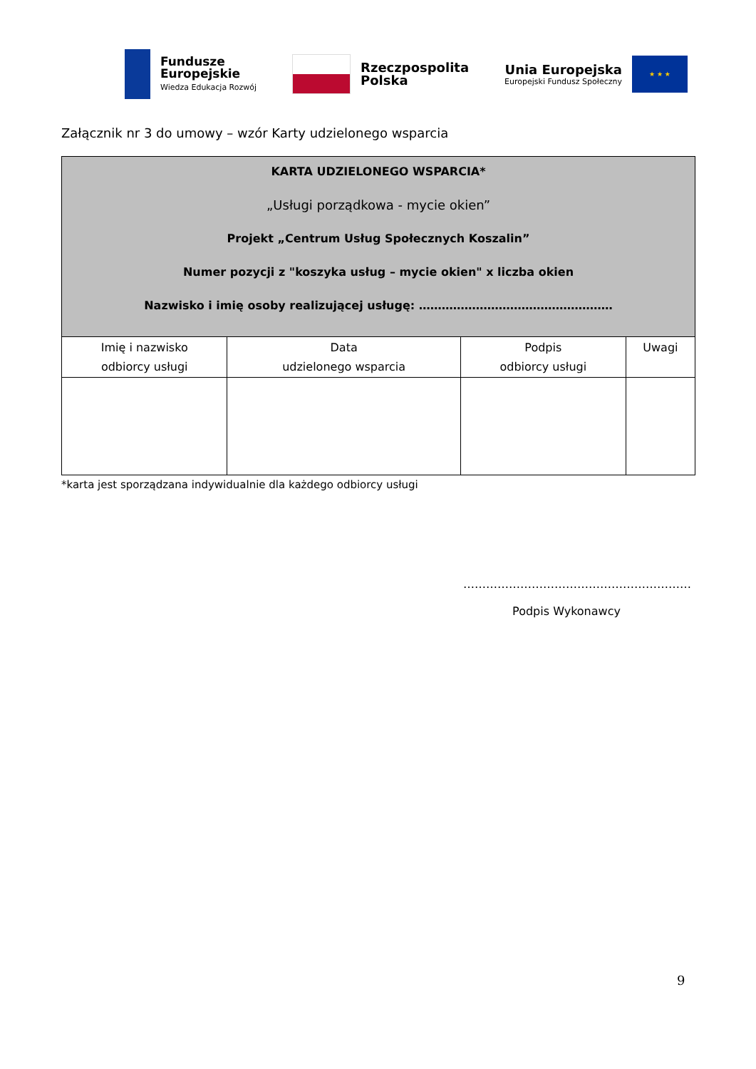Fundusze
Europejskie
Wiedza Edukacja Rozwój
Rzeczpospolita
Polska
Unia Europejska
Europejski Fundusz Społeczny
★ ★ ★
Załącznik nr 3 do umowy – wzór Karty udzielonego wsparcia
| KARTA UDZIELONEGO WSPARCIA* „Usługi porządkowa - mycie okien” Projekt „Centrum Usług Społecznych Koszalin” Numer pozycji z "koszyka usług – mycie okien" x liczba okien Nazwisko i imię osoby realizującej usługę: …………………………………………… | | | |
| --- | --- | --- | --- |
| Imię i nazwisko odbiorcy usługi | Data udzielonego wsparcia | Podpis odbiorcy usługi | Uwagi |
*karta jest sporządzana indywidualnie dla każdego odbiorcy usługi
……………………………………………………
Podpis Wykonawcy
9